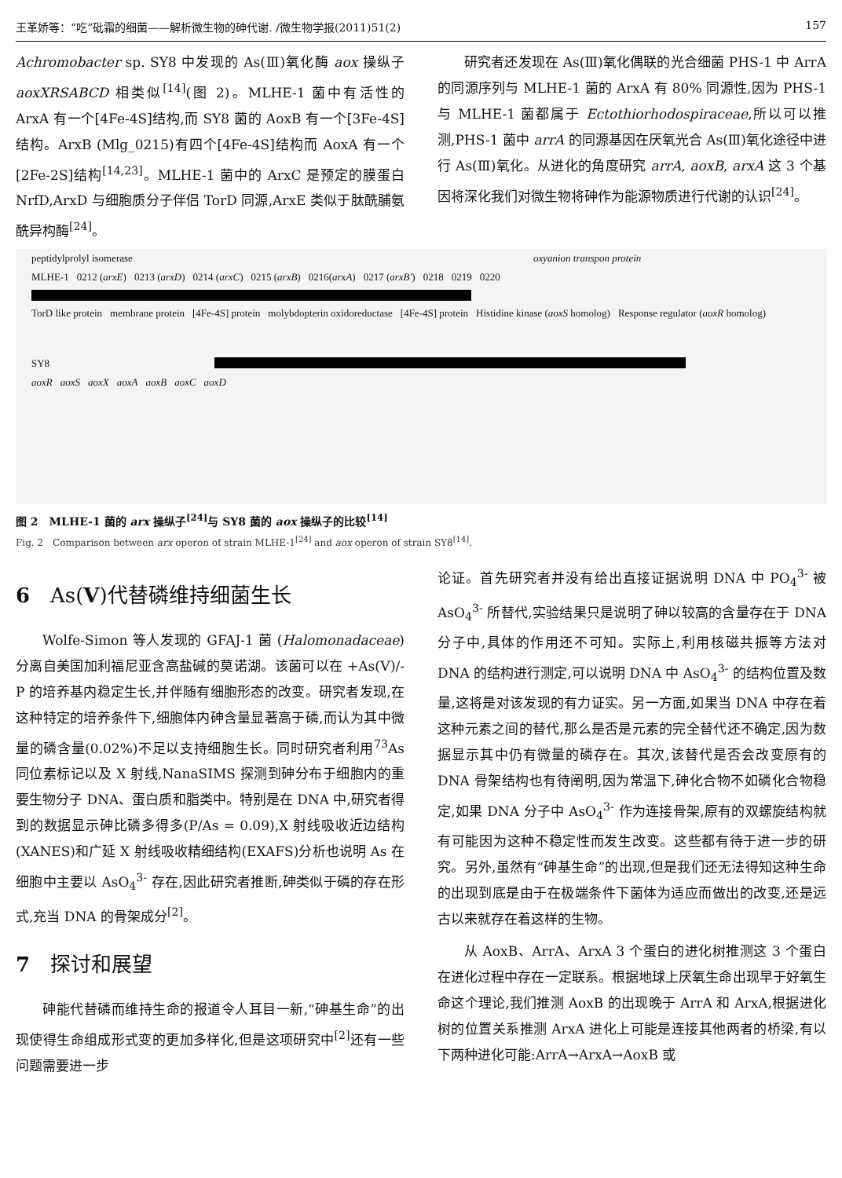王革娇等：“吃”砒霜的细菌——解析微生物的砷代谢. /微生物学报(2011)51(2) 157
Achromobacter sp. SY8 中发现的 As(Ⅲ)氧化酶 aox 操纵子 aoxXRSABCD 相类似<sup>[14]</sup>(图 2)。MLHE-1 菌中有活性的 ArxA 有一个[4Fe-4S]结构,而 SY8 菌的 AoxB 有一个[3Fe-4S]结构。ArxB (Mlg_0215)有四个[4Fe-4S]结构而 AoxA 有一个[2Fe-2S]结构<sup>[14,23]</sup>。MLHE-1 菌中的 ArxC 是预定的膜蛋白 NrfD,ArxD 与细胞质分子伴侣 TorD 同源,ArxE 类似于肽酰脯氨酰异构酶<sup>[24]</sup>。
研究者还发现在 As(Ⅲ)氧化偶联的光合细菌 PHS-1 中 ArrA 的同源序列与 MLHE-1 菌的 ArxA 有 80% 同源性,因为 PHS-1 与 MLHE-1 菌都属于 Ectothiorhodospiraceae,所以可以推测,PHS-1 菌中 arrA 的同源基因在厌氧光合 As(Ⅲ)氧化途径中进行 As(Ⅲ)氧化。从进化的角度研究 arrA, aoxB, arxA 这 3 个基因将深化我们对微生物将砷作为能源物质进行代谢的认识<sup>[24]</sup>。
peptidylprolyl isomerase oxyanion transpon protein
MLHE-1 0212 (arxE) 0213 (arxD) 0214 (arxC) 0215 (arxB) 0216(arxA) 0217 (arxB') 0218 0219 0220
TorD like protein membrane protein [4Fe-4S] protein molybdopterin oxidoreductase [4Fe-4S] protein Histidine kinase (aoxS homolog) Response regulator (aoxR homolog)
SY8
aoxR aoxS aoxX aoxA aoxB aoxC aoxD
图 2　MLHE-1 菌的 arx 操纵子<sup>[24]</sup>与 SY8 菌的 aox 操纵子的比较<sup>[14]</sup>
Fig. 2　Comparison between arx operon of strain MLHE-1<sup>[24]</sup> and aox operon of strain SY8<sup>[14]</sup>.
6　As(V)代替磷维持细菌生长
Wolfe-Simon 等人发现的 GFAJ-1 菌 (Halomonadaceae)分离自美国加利福尼亚含高盐碱的莫诺湖。该菌可以在 +As(Ⅴ)/-P 的培养基内稳定生长,并伴随有细胞形态的改变。研究者发现,在这种特定的培养条件下,细胞体内砷含量显著高于磷,而认为其中微量的磷含量(0.02%)不足以支持细胞生长。同时研究者利用<sup>73</sup>As 同位素标记以及 X 射线,NanaSIMS 探测到砷分布于细胞内的重要生物分子 DNA、蛋白质和脂类中。特别是在 DNA 中,研究者得到的数据显示砷比磷多得多(P/As = 0.09),X 射线吸收近边结构(XANES)和广延 X 射线吸收精细结构(EXAFS)分析也说明 As 在细胞中主要以 AsO<sub>4</sub><sup>3-</sup> 存在,因此研究者推断,砷类似于磷的存在形式,充当 DNA 的骨架成分<sup>[2]</sup>。
7　探讨和展望
砷能代替磷而维持生命的报道令人耳目一新,“砷基生命”的出现使得生命组成形式变的更加多样化,但是这项研究中<sup>[2]</sup>还有一些问题需要进一步
论证。首先研究者并没有给出直接证据说明 DNA 中 PO<sub>4</sub><sup>3-</sup> 被 AsO<sub>4</sub><sup>3-</sup> 所替代,实验结果只是说明了砷以较高的含量存在于 DNA 分子中,具体的作用还不可知。实际上,利用核磁共振等方法对 DNA 的结构进行测定,可以说明 DNA 中 AsO<sub>4</sub><sup>3-</sup> 的结构位置及数量,这将是对该发现的有力证实。另一方面,如果当 DNA 中存在着这种元素之间的替代,那么是否是元素的完全替代还不确定,因为数据显示其中仍有微量的磷存在。其次,该替代是否会改变原有的 DNA 骨架结构也有待阐明,因为常温下,砷化合物不如磷化合物稳定,如果 DNA 分子中 AsO<sub>4</sub><sup>3-</sup> 作为连接骨架,原有的双螺旋结构就有可能因为这种不稳定性而发生改变。这些都有待于进一步的研究。另外,虽然有“砷基生命”的出现,但是我们还无法得知这种生命的出现到底是由于在极端条件下菌体为适应而做出的改变,还是远古以来就存在着这样的生物。
从 AoxB、ArrA、ArxA 3 个蛋白的进化树推测这 3 个蛋白在进化过程中存在一定联系。根据地球上厌氧生命出现早于好氧生命这个理论,我们推测 AoxB 的出现晚于 ArrA 和 ArxA,根据进化树的位置关系推测 ArxA 进化上可能是连接其他两者的桥梁,有以下两种进化可能:ArrA→ArxA→AoxB 或